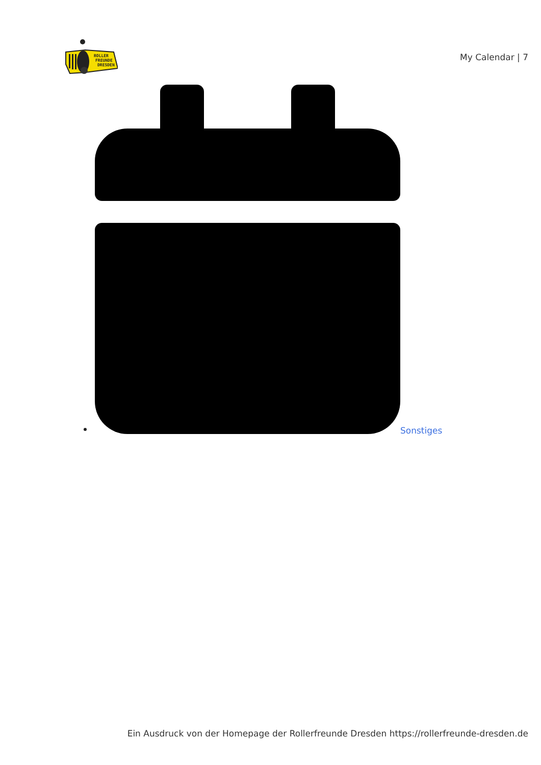ROLLER
FREUNDE
DRESDEN
My Calendar | 7
Sonstiges
Ein Ausdruck von der Homepage der Rollerfreunde Dresden https://rollerfreunde-dresden.de